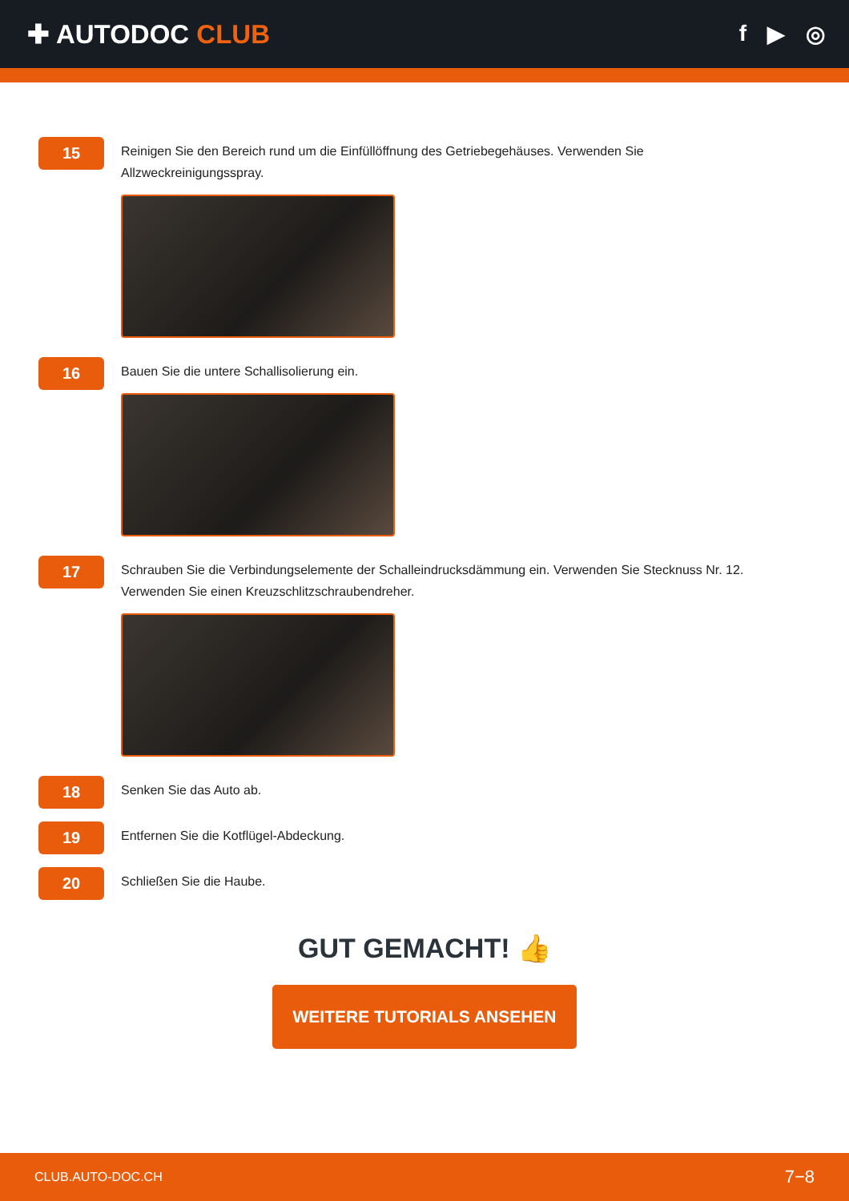✚ AUTODOC CLUB
f ▶ ◎
15
Reinigen Sie den Bereich rund um die Einfüllöffnung des Getriebegehäuses. Verwenden Sie Allzweckreinigungsspray.
16
Bauen Sie die untere Schallisolierung ein.
17
Schrauben Sie die Verbindungselemente der Schalleindrucksdämmung ein. Verwenden Sie Stecknuss Nr. 12. Verwenden Sie einen Kreuzschlitzschraubendreher.
18
Senken Sie das Auto ab.
19
Entfernen Sie die Kotflügel-Abdeckung.
20
Schließen Sie die Haube.
GUT GEMACHT! 👍
WEITERE TUTORIALS ANSEHEN
CLUB.AUTO-DOC.CH 7−8